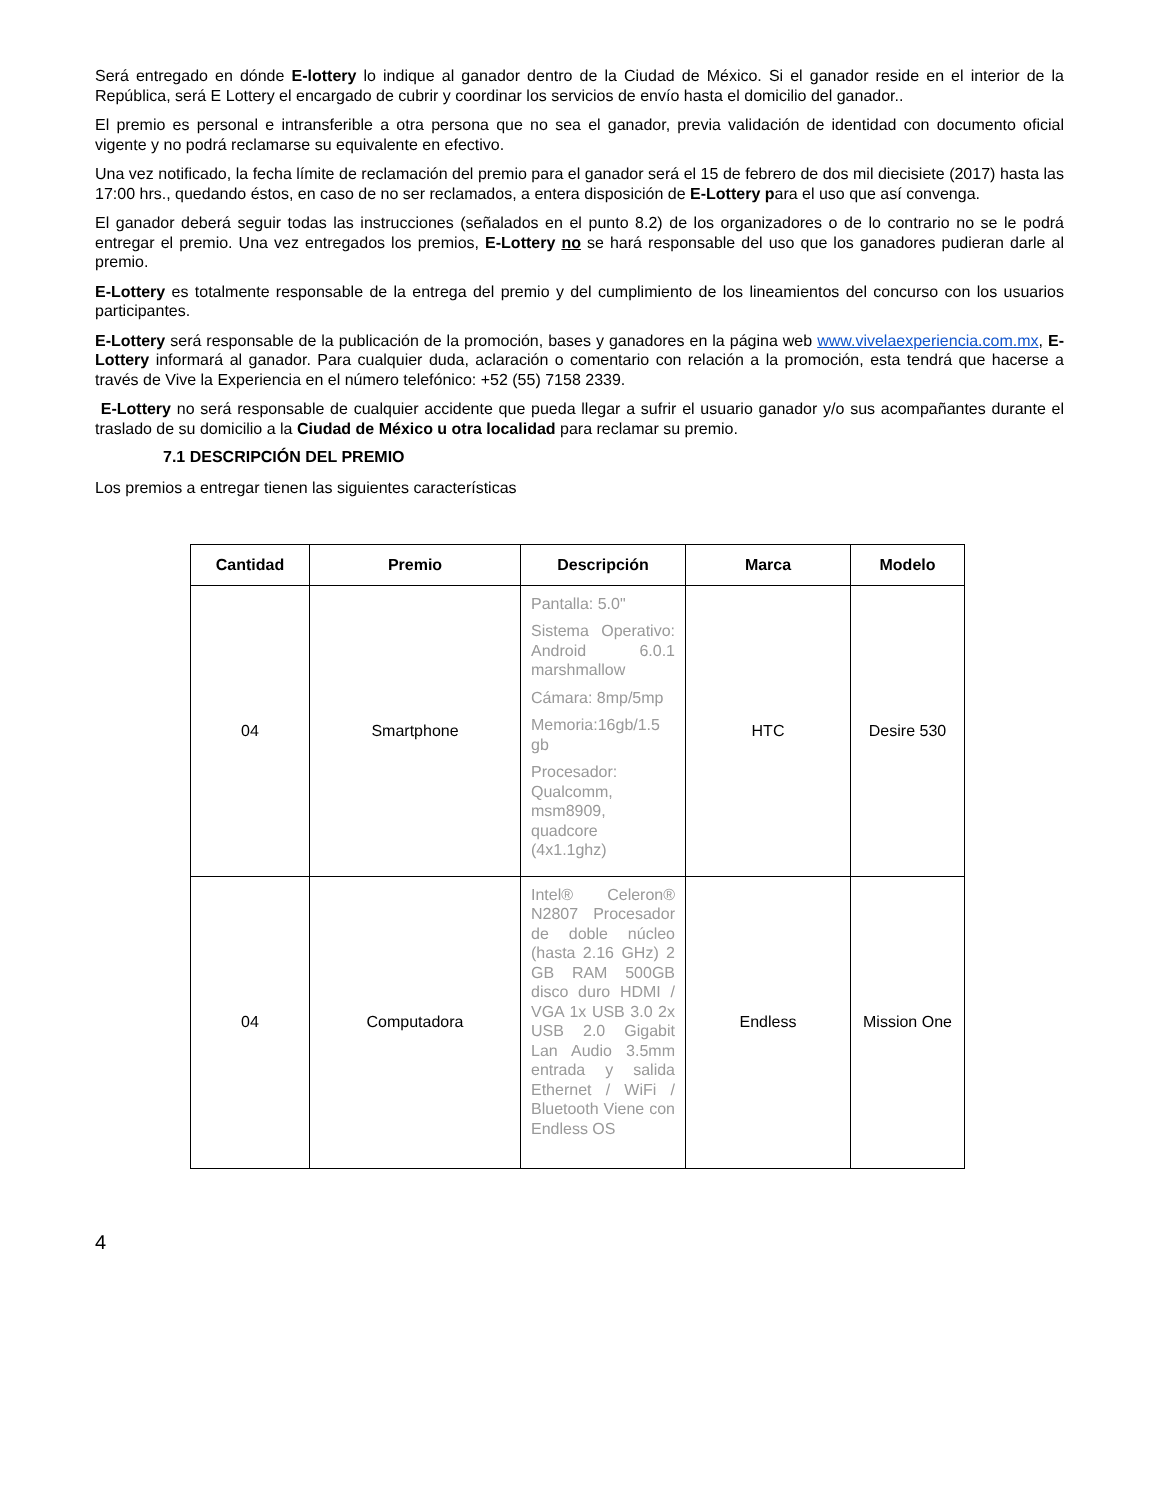Será entregado en dónde E-lottery lo indique al ganador dentro de la Ciudad de México. Si el ganador reside en el interior de la República, será E Lottery el encargado de cubrir y coordinar los servicios de envío hasta el domicilio del ganador..
El premio es personal e intransferible a otra persona que no sea el ganador, previa validación de identidad con documento oficial vigente y no podrá reclamarse su equivalente en efectivo.
Una vez notificado, la fecha límite de reclamación del premio para el ganador será el 15 de febrero de dos mil diecisiete (2017) hasta las 17:00 hrs., quedando éstos, en caso de no ser reclamados, a entera disposición de E-Lottery para el uso que así convenga.
El ganador deberá seguir todas las instrucciones (señalados en el punto 8.2) de los organizadores o de lo contrario no se le podrá entregar el premio. Una vez entregados los premios, E-Lottery no se hará responsable del uso que los ganadores pudieran darle al premio.
E-Lottery es totalmente responsable de la entrega del premio y del cumplimiento de los lineamientos del concurso con los usuarios participantes.
E-Lottery será responsable de la publicación de la promoción, bases y ganadores en la página web www.vivelaexperiencia.com.mx, E-Lottery informará al ganador. Para cualquier duda, aclaración o comentario con relación a la promoción, esta tendrá que hacerse a través de Vive la Experiencia en el número telefónico: +52 (55) 7158 2339.
E-Lottery no será responsable de cualquier accidente que pueda llegar a sufrir el usuario ganador y/o sus acompañantes durante el traslado de su domicilio a la Ciudad de México u otra localidad para reclamar su premio.
7.1 DESCRIPCIÓN DEL PREMIO
Los premios a entregar tienen las siguientes características
| Cantidad | Premio | Descripción | Marca | Modelo |
| --- | --- | --- | --- | --- |
| 04 | Smartphone | Pantalla: 5.0" Sistema Operativo: Android 6.0.1 marshmallow Cámara: 8mp/5mp Memoria:16gb/1.5 gb Procesador: Qualcomm, msm8909, quadcore (4x1.1ghz) | HTC | Desire 530 |
| 04 | Computadora | Intel® Celeron® N2807 Procesador de doble núcleo (hasta 2.16 GHz) 2 GB RAM 500GB disco duro HDMI / VGA 1x USB 3.0 2x USB 2.0 Gigabit Lan Audio 3.5mm entrada y salida Ethernet / WiFi / Bluetooth Viene con Endless OS | Endless | Mission One |
4